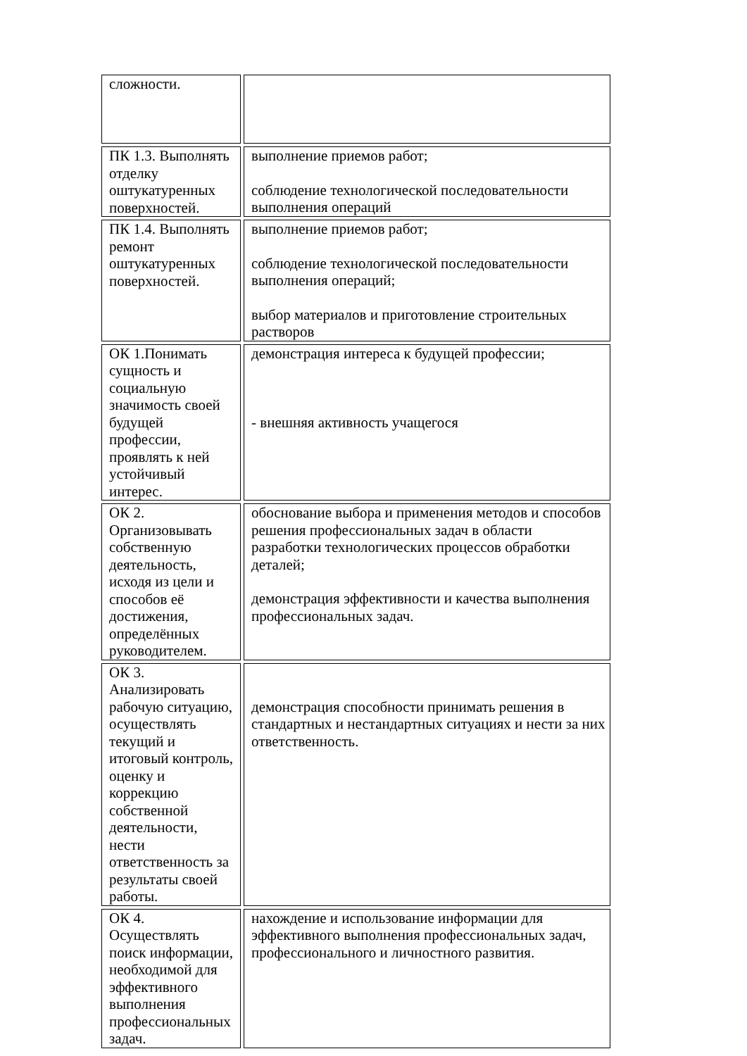| сложности. | |
| ПК 1.3. Выполнять отделку оштукатуренных поверхностей. | выполнение приемов работ; соблюдение технологической последовательности выполнения операций |
| ПК 1.4. Выполнять ремонт оштукатуренных поверхностей. | выполнение приемов работ; соблюдение технологической последовательности выполнения операций; выбор материалов и приготовление строительных растворов |
| ОК 1.Понимать сущность и социальную значимость своей будущей профессии, проявлять к ней устойчивый интерес. | демонстрация интереса к будущей профессии; - внешняя активность учащегося |
| ОК 2. Организовывать собственную деятельность, исходя из цели и способов её достижения, определённых руководителем. | обоснование выбора и применения методов и способов решения профессиональных задач в области разработки технологических процессов обработки деталей; демонстрация эффективности и качества выполнения профессиональных задач. |
| ОК 3. Анализировать рабочую ситуацию, осуществлять текущий и итоговый контроль, оценку и коррекцию собственной деятельности, нести ответственность за результаты своей работы. | демонстрация способности принимать решения в стандартных и нестандартных ситуациях и нести за них ответственность. |
| ОК 4. Осуществлять поиск информации, необходимой для эффективного выполнения профессиональных задач. | нахождение и использование информации для эффективного выполнения профессиональных задач, профессионального и личностного развития. |